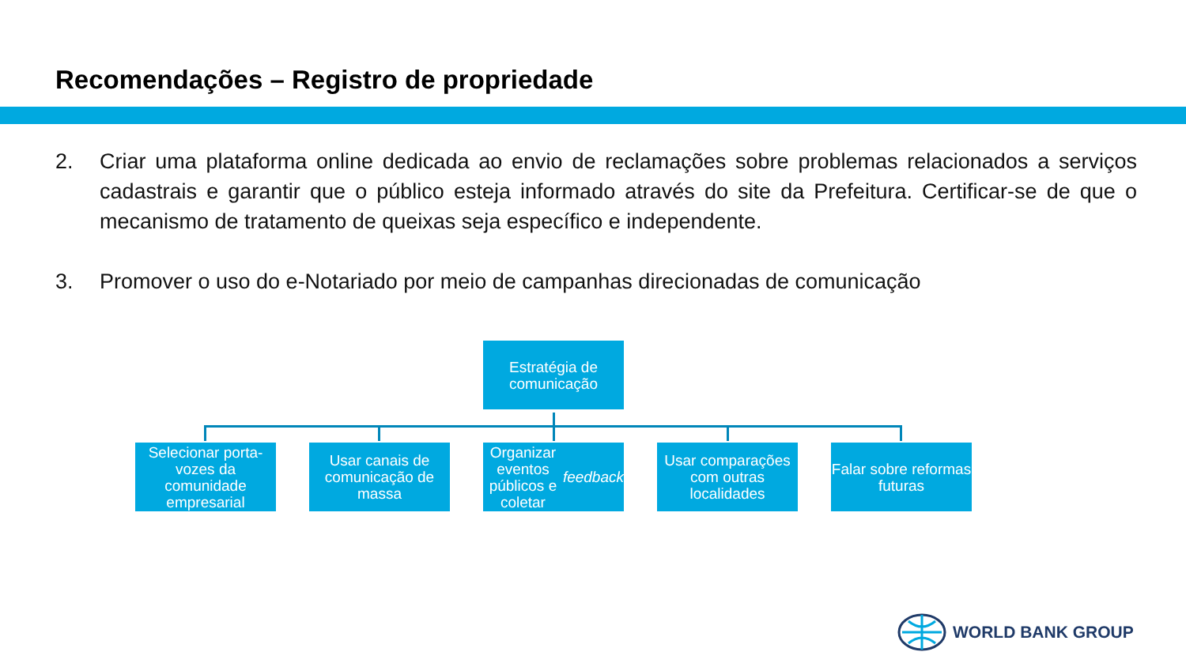Recomendações – Registro de propriedade
2. Criar uma plataforma online dedicada ao envio de reclamações sobre problemas relacionados a serviços cadastrais e garantir que o público esteja informado através do site da Prefeitura. Certificar-se de que o mecanismo de tratamento de queixas seja específico e independente.
3. Promover o uso do e-Notariado por meio de campanhas direcionadas de comunicação
Estratégia de comunicação
Selecionar porta-vozes da comunidade empresarial
Usar canais de comunicação de massa
Organizar eventos públicos e coletar feedback
Usar comparações com outras localidades
Falar sobre reformas futuras
WORLD BANK GROUP